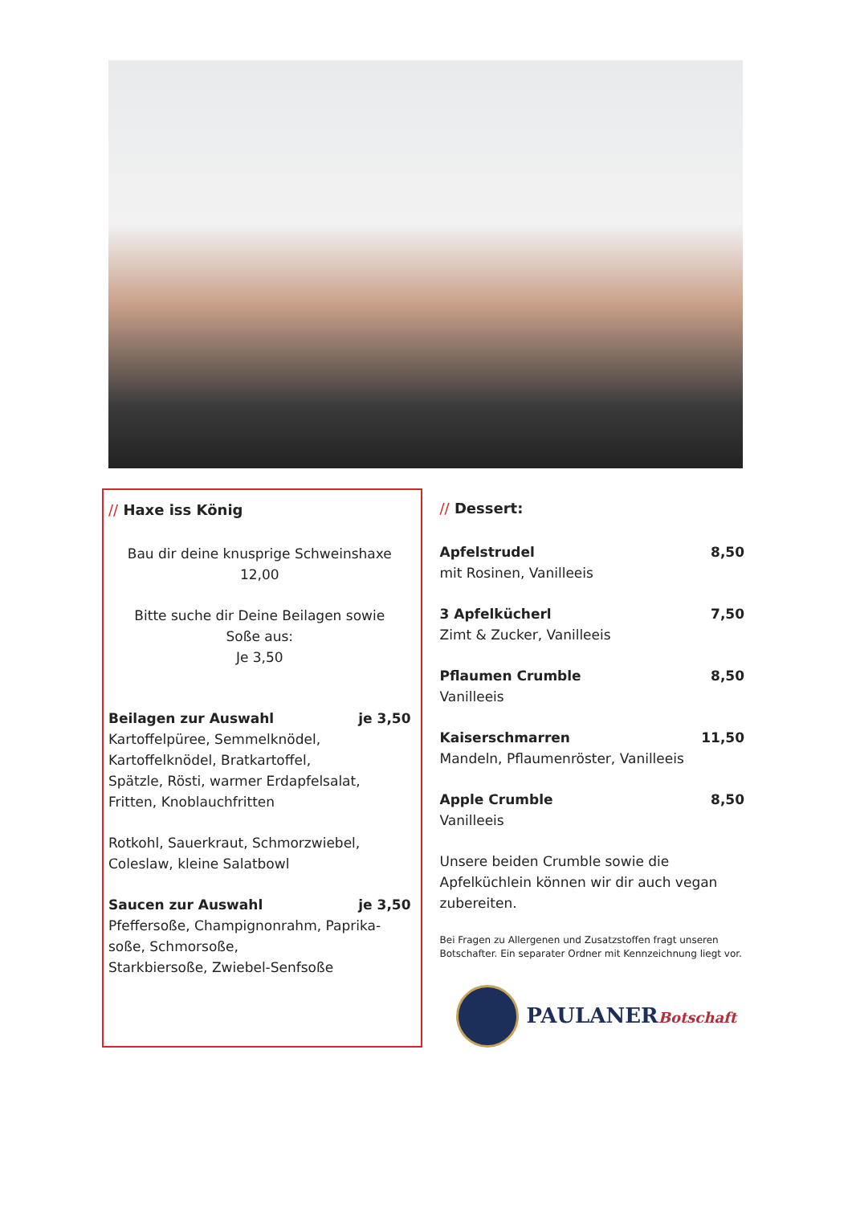// Haxe iss König
Bau dir deine knusprige Schweinshaxe
12,00
Bitte suche dir Deine Beilagen sowie
Soße aus:
Je 3,50
Beilagen zur Auswahl je 3,50
Kartoffelpüree, Semmelknödel,
Kartoffelknödel, Bratkartoffel,
Spätzle, Rösti, warmer Erdapfelsalat,
Fritten, Knoblauchfritten
Rotkohl, Sauerkraut, Schmorzwiebel,
Coleslaw, kleine Salatbowl
Saucen zur Auswahl je 3,50
Pfeffersoße, Champignonrahm, Paprika-
soße, Schmorsoße,
Starkbiersoße, Zwiebel-Senfsoße
// Dessert:
Apfelstrudel 8,50
mit Rosinen, Vanilleeis
3 Apfelkücherl 7,50
Zimt & Zucker, Vanilleeis
Pflaumen Crumble 8,50
Vanilleeis
Kaiserschmarren 11,50
Mandeln, Pflaumenröster, Vanilleeis
Apple Crumble 8,50
Vanilleeis
Unsere beiden Crumble sowie die Apfelküchlein können wir dir auch vegan zubereiten.
Bei Fragen zu Allergenen und Zusatzstoffen fragt unseren Botschafter. Ein separater Ordner mit Kennzeichnung liegt vor.
PAULANERBotschaft